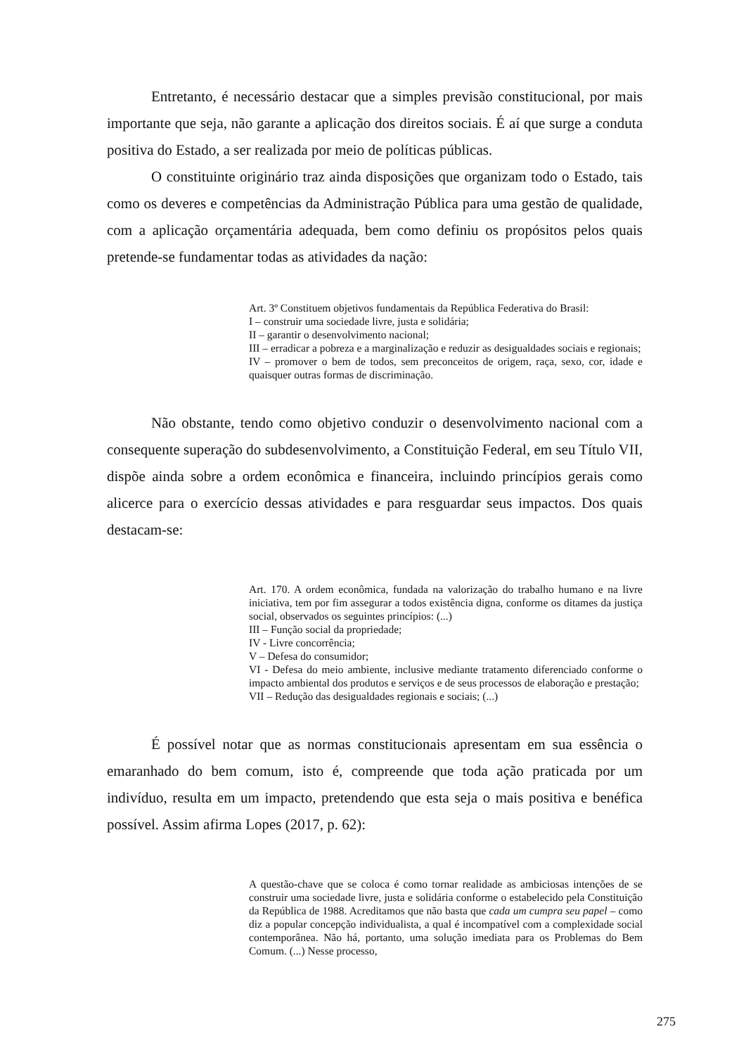Entretanto, é necessário destacar que a simples previsão constitucional, por mais importante que seja, não garante a aplicação dos direitos sociais. É aí que surge a conduta positiva do Estado, a ser realizada por meio de políticas públicas.
O constituinte originário traz ainda disposições que organizam todo o Estado, tais como os deveres e competências da Administração Pública para uma gestão de qualidade, com a aplicação orçamentária adequada, bem como definiu os propósitos pelos quais pretende-se fundamentar todas as atividades da nação:
Art. 3º Constituem objetivos fundamentais da República Federativa do Brasil:
I – construir uma sociedade livre, justa e solidária;
II – garantir o desenvolvimento nacional;
III – erradicar a pobreza e a marginalização e reduzir as desigualdades sociais e regionais;
IV – promover o bem de todos, sem preconceitos de origem, raça, sexo, cor, idade e quaisquer outras formas de discriminação.
Não obstante, tendo como objetivo conduzir o desenvolvimento nacional com a consequente superação do subdesenvolvimento, a Constituição Federal, em seu Título VII, dispõe ainda sobre a ordem econômica e financeira, incluindo princípios gerais como alicerce para o exercício dessas atividades e para resguardar seus impactos. Dos quais destacam-se:
Art. 170. A ordem econômica, fundada na valorização do trabalho humano e na livre iniciativa, tem por fim assegurar a todos existência digna, conforme os ditames da justiça social, observados os seguintes princípios: (...)
III – Função social da propriedade;
IV - Livre concorrência;
V – Defesa do consumidor;
VI - Defesa do meio ambiente, inclusive mediante tratamento diferenciado conforme o impacto ambiental dos produtos e serviços e de seus processos de elaboração e prestação;
VII – Redução das desigualdades regionais e sociais; (...)
É possível notar que as normas constitucionais apresentam em sua essência o emaranhado do bem comum, isto é, compreende que toda ação praticada por um indivíduo, resulta em um impacto, pretendendo que esta seja o mais positiva e benéfica possível. Assim afirma Lopes (2017, p. 62):
A questão-chave que se coloca é como tornar realidade as ambiciosas intenções de se construir uma sociedade livre, justa e solidária conforme o estabelecido pela Constituição da República de 1988. Acreditamos que não basta que cada um cumpra seu papel – como diz a popular concepção individualista, a qual é incompatível com a complexidade social contemporânea. Não há, portanto, uma solução imediata para os Problemas do Bem Comum. (...) Nesse processo,
275